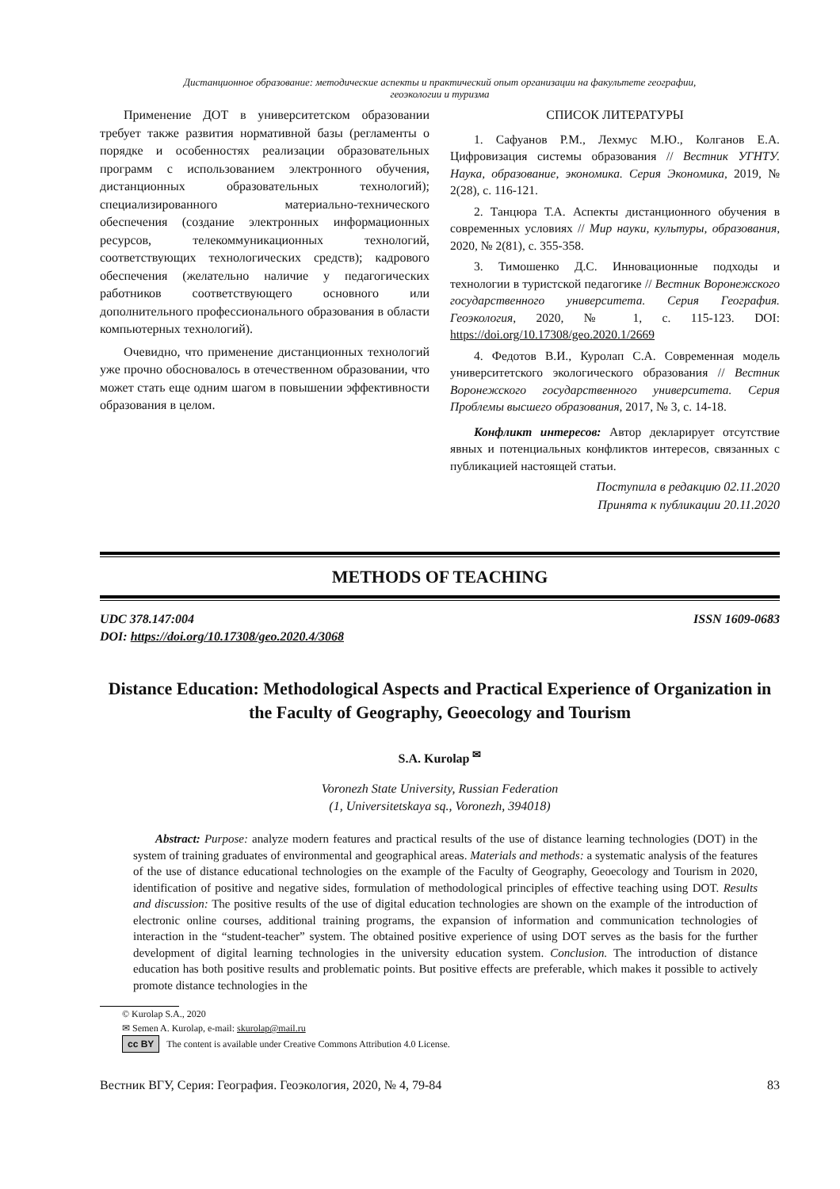Дистанционное образование: методические аспекты и практический опыт организации на факультете географии,
геоэкологии и туризма
Применение ДОТ в университетском образовании требует также развития нормативной базы (регламенты о порядке и особенностях реализации образовательных программ с использованием электронного обучения, дистанционных образовательных технологий); специализированного материально-технического обеспечения (создание электронных информационных ресурсов, телекоммуникационных технологий, соответствующих технологических средств); кадрового обеспечения (желательно наличие у педагогических работников соответствующего основного или дополнительного профессионального образования в области компьютерных технологий).
Очевидно, что применение дистанционных технологий уже прочно обосновалось в отечественном образовании, что может стать еще одним шагом в повышении эффективности образования в целом.
СПИСОК ЛИТЕРАТУРЫ
1. Сафуанов Р.М., Лехмус М.Ю., Колганов Е.А. Цифровизация системы образования // Вестник УГНТУ. Наука, образование, экономика. Серия Экономика, 2019, № 2(28), с. 116-121.
2. Танцюра Т.А. Аспекты дистанционного обучения в современных условиях // Мир науки, культуры, образования, 2020, № 2(81), с. 355-358.
3. Тимошенко Д.С. Инновационные подходы и технологии в туристской педагогике // Вестник Воронежского государственного университета. Серия География. Геоэкология, 2020, № 1, с. 115-123. DOI: https://doi.org/10.17308/geo.2020.1/2669
4. Федотов В.И., Куролап С.А. Современная модель университетского экологического образования // Вестник Воронежского государственного университета. Серия Проблемы высшего образования, 2017, № 3, с. 14-18.
Конфликт интересов: Автор декларирует отсутствие явных и потенциальных конфликтов интересов, связанных с публикацией настоящей статьи.
Поступила в редакцию 02.11.2020
Принята к публикации 20.11.2020
METHODS OF TEACHING
UDC 378.147:004
DOI: https://doi.org/10.17308/geo.2020.4/3068
ISSN 1609-0683
Distance Education: Methodological Aspects and Practical Experience of Organization in the Faculty of Geography, Geoecology and Tourism
S.A. Kurolap <sup>✉</sup>
Voronezh State University, Russian Federation
(1, Universitetskaya sq., Voronezh, 394018)
Abstract: Purpose: analyze modern features and practical results of the use of distance learning technologies (DOT) in the system of training graduates of environmental and geographical areas. Materials and methods: a systematic analysis of the features of the use of distance educational technologies on the example of the Faculty of Geography, Geoecology and Tourism in 2020, identification of positive and negative sides, formulation of methodological principles of effective teaching using DOT. Results and discussion: The positive results of the use of digital education technologies are shown on the example of the introduction of electronic online courses, additional training programs, the expansion of information and communication technologies of interaction in the “student-teacher” system. The obtained positive experience of using DOT serves as the basis for the further development of digital learning technologies in the university education system. Conclusion. The introduction of distance education has both positive results and problematic points. But positive effects are preferable, which makes it possible to actively promote distance technologies in the
© Kurolap S.A., 2020
✉ Semen A. Kurolap, e-mail: skurolap@mail.ru
cc BY The content is available under Creative Commons Attribution 4.0 License.
Вестник ВГУ, Серия: География. Геоэкология, 2020, № 4, 79-84 83